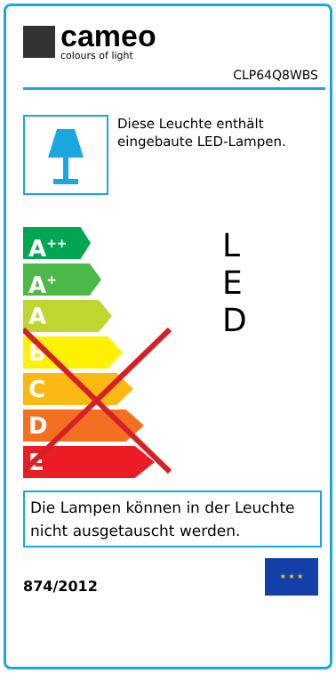cameo
colours of light
CLP64Q8WBS
Diese Leuchte enthält eingebaute LED-Lampen.
A<sup>++</sup>
A<sup>+</sup>
A
B
C
D
E
L
E
D
Die Lampen können in der Leuchte nicht ausgetauscht werden.
874/2012
★ ★ ★